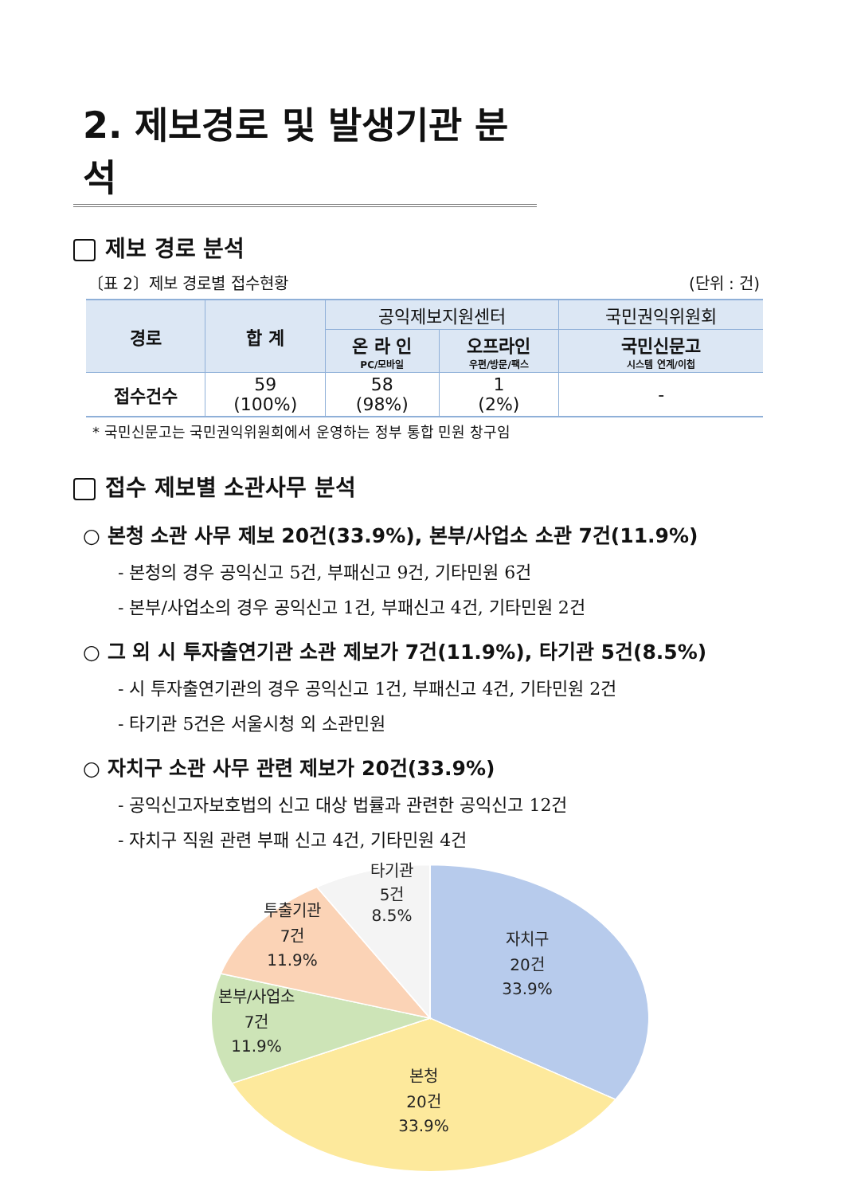2. 제보경로 및 발생기관 분석
제보 경로 분석
〔표 2〕제보 경로별 접수현황 (단위 : 건)
| 경로 | 합 계 | 공익제보지원센터 | | 국민권익위원회 |
| --- | --- | --- | --- | --- |
| | | 온 라 인 PC/모바일 | 오프라인 우편/방문/팩스 | 국민신문고 시스템 연계/이첩 |
| 접수건수 | 59 (100%) | 58 (98%) | 1 (2%) | - |
* 국민신문고는 국민권익위원회에서 운영하는 정부 통합 민원 창구임
접수 제보별 소관사무 분석
○ 본청 소관 사무 제보 20건(33.9%), 본부/사업소 소관 7건(11.9%)
- 본청의 경우 공익신고 5건, 부패신고 9건, 기타민원 6건
- 본부/사업소의 경우 공익신고 1건, 부패신고 4건, 기타민원 2건
○ 그 외 시 투자출연기관 소관 제보가 7건(11.9%), 타기관 5건(8.5%)
- 시 투자출연기관의 경우 공익신고 1건, 부패신고 4건, 기타민원 2건
- 타기관 5건은 서울시청 외 소관민원
○ 자치구 소관 사무 관련 제보가 20건(33.9%)
- 공익신고자보호법의 신고 대상 법률과 관련한 공익신고 12건
- 자치구 직원 관련 부패 신고 4건, 기타민원 4건
타기관
5건
8.5%
투출기관
7건
11.9%
본부/사업소
7건
11.9%
자치구
20건
33.9%
본청
20건
33.9%